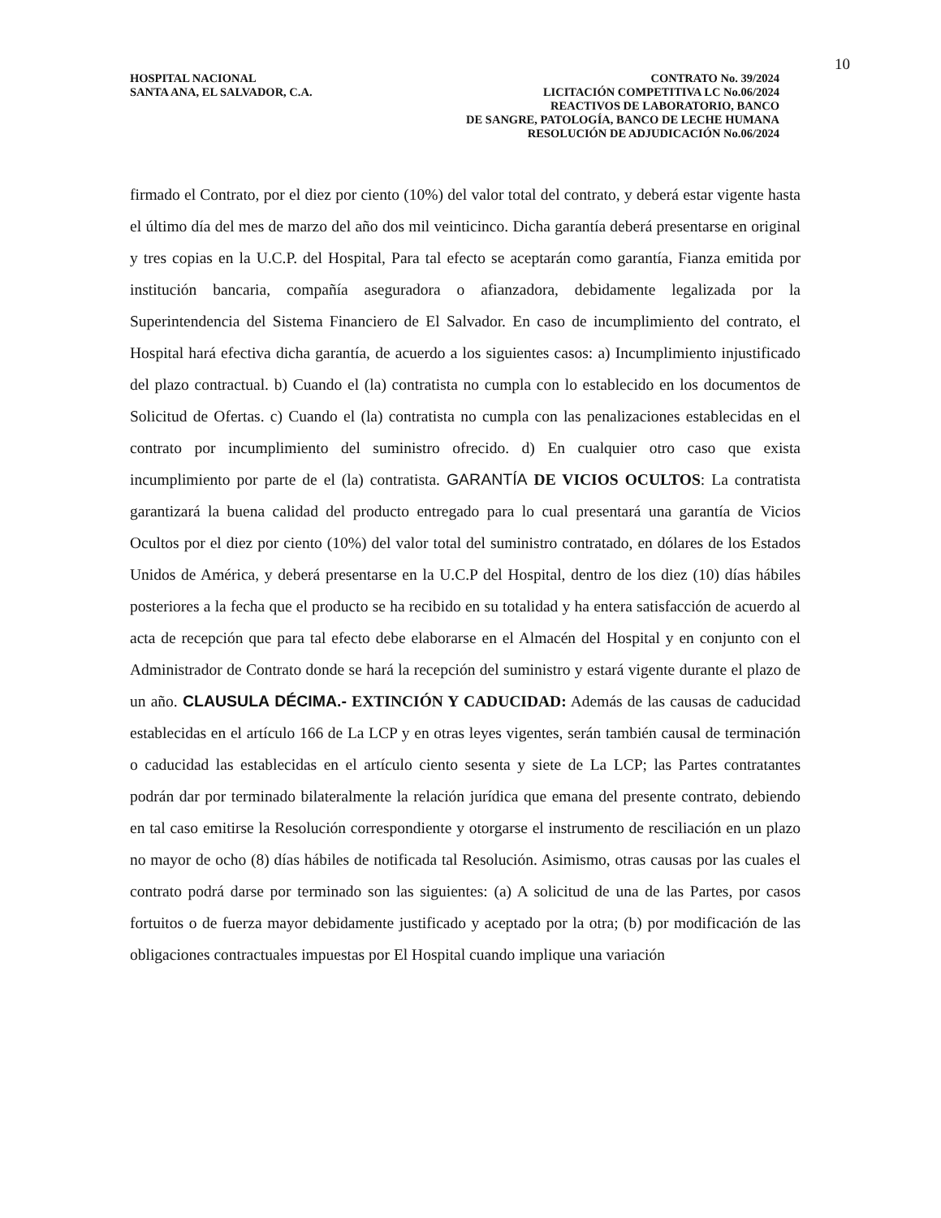10
HOSPITAL NACIONAL
SANTA ANA, EL SALVADOR, C.A.
CONTRATO No. 39/2024
LICITACIÓN COMPETITIVA LC No.06/2024
REACTIVOS DE LABORATORIO, BANCO
DE SANGRE, PATOLOGÍA, BANCO DE LECHE HUMANA
RESOLUCIÓN DE ADJUDICACIÓN No.06/2024
firmado el Contrato, por el diez por ciento (10%) del valor total del contrato, y deberá estar vigente hasta el último día del mes de marzo del año dos mil veinticinco. Dicha garantía deberá presentarse en original y tres copias en la U.C.P. del Hospital, Para tal efecto se aceptarán como garantía, Fianza emitida por institución bancaria, compañía aseguradora o afianzadora, debidamente legalizada por la Superintendencia del Sistema Financiero de El Salvador. En caso de incumplimiento del contrato, el Hospital hará efectiva dicha garantía, de acuerdo a los siguientes casos: a) Incumplimiento injustificado del plazo contractual. b) Cuando el (la) contratista no cumpla con lo establecido en los documentos de Solicitud de Ofertas. c) Cuando el (la) contratista no cumpla con las penalizaciones establecidas en el contrato por incumplimiento del suministro ofrecido. d) En cualquier otro caso que exista incumplimiento por parte de el (la) contratista. GARANTÍA DE VICIOS OCULTOS: La contratista garantizará la buena calidad del producto entregado para lo cual presentará una garantía de Vicios Ocultos por el diez por ciento (10%) del valor total del suministro contratado, en dólares de los Estados Unidos de América, y deberá presentarse en la U.C.P del Hospital, dentro de los diez (10) días hábiles posteriores a la fecha que el producto se ha recibido en su totalidad y ha entera satisfacción de acuerdo al acta de recepción que para tal efecto debe elaborarse en el Almacén del Hospital y en conjunto con el Administrador de Contrato donde se hará la recepción del suministro y estará vigente durante el plazo de un año. CLAUSULA DÉCIMA.- EXTINCIÓN Y CADUCIDAD: Además de las causas de caducidad establecidas en el artículo 166 de La LCP y en otras leyes vigentes, serán también causal de terminación o caducidad las establecidas en el artículo ciento sesenta y siete de La LCP; las Partes contratantes podrán dar por terminado bilateralmente la relación jurídica que emana del presente contrato, debiendo en tal caso emitirse la Resolución correspondiente y otorgarse el instrumento de resciliación en un plazo no mayor de ocho (8) días hábiles de notificada tal Resolución. Asimismo, otras causas por las cuales el contrato podrá darse por terminado son las siguientes: (a) A solicitud de una de las Partes, por casos fortuitos o de fuerza mayor debidamente justificado y aceptado por la otra; (b) por modificación de las obligaciones contractuales impuestas por El Hospital cuando implique una variación